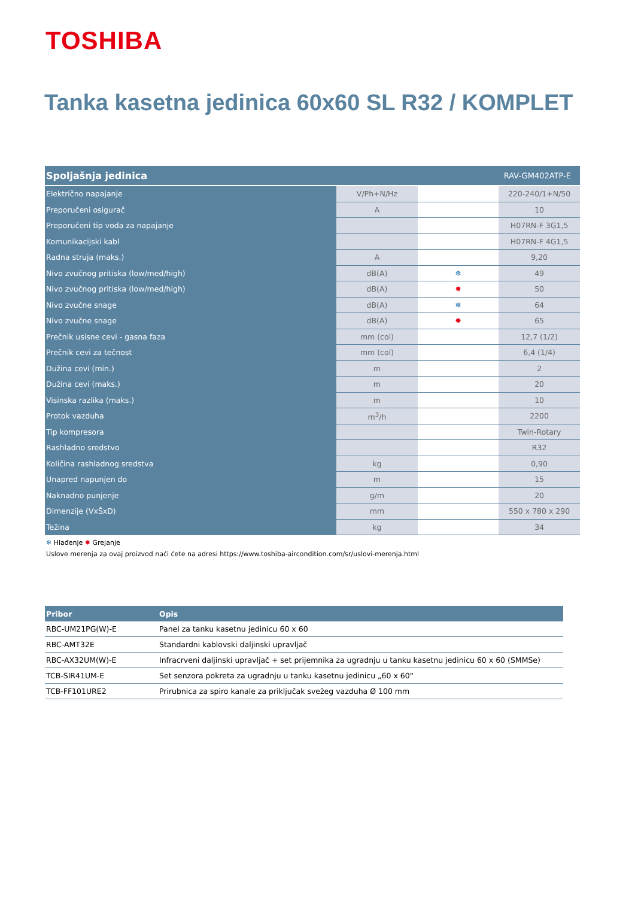TOSHIBA
Tanka kasetna jedinica 60x60 SL R32 / KOMPLET
| Spoljašnja jedinica | | | RAV-GM402ATP-E |
| --- | --- | --- | --- |
| Električno napajanje | V/Ph+N/Hz | | 220-240/1+N/50 |
| Preporučeni osigurač | A | | 10 |
| Preporučeni tip voda za napajanje | | | H07RN-F 3G1,5 |
| Komunikacijski kabl | | | H07RN-F 4G1,5 |
| Radna struja (maks.) | A | | 9,20 |
| Nivo zvučnog pritiska (low/med/high) | dB(A) | ❄ | 49 |
| Nivo zvučnog pritiska (low/med/high) | dB(A) | ✹ | 50 |
| Nivo zvučne snage | dB(A) | ❄ | 64 |
| Nivo zvučne snage | dB(A) | ✹ | 65 |
| Prečnik usisne cevi - gasna faza | mm (col) | | 12,7 (1/2) |
| Prečnik cevi za tečnost | mm (col) | | 6,4 (1/4) |
| Dužina cevi (min.) | m | | 2 |
| Dužina cevi (maks.) | m | | 20 |
| Visinska razlika (maks.) | m | | 10 |
| Protok vazduha | m<sup>3</sup>/h | | 2200 |
| Tip kompresora | | | Twin-Rotary |
| Rashladno sredstvo | | | R32 |
| Količina rashladnog sredstva | kg | | 0,90 |
| Unapred napunjen do | m | | 15 |
| Naknadno punjenje | g/m | | 20 |
| Dimenzije (VxŠxD) | mm | | 550 x 780 x 290 |
| Težina | kg | | 34 |
❄ Hlađenje ✹ Grejanje
Uslove merenja za ovaj proizvod naći ćete na adresi https://www.toshiba-aircondition.com/sr/uslovi-merenja.html
| Pribor | Opis |
| --- | --- |
| RBC-UM21PG(W)-E | Panel za tanku kasetnu jedinicu 60 x 60 |
| RBC-AMT32E | Standardni kablovski daljinski upravljač |
| RBC-AX32UM(W)-E | Infracrveni daljinski upravljač + set prijemnika za ugradnju u tanku kasetnu jedinicu 60 x 60 (SMMSe) |
| TCB-SIR41UM-E | Set senzora pokreta za ugradnju u tanku kasetnu jedinicu „60 x 60“ |
| TCB-FF101URE2 | Prirubnica za spiro kanale za priključak svežeg vazduha Ø 100 mm |